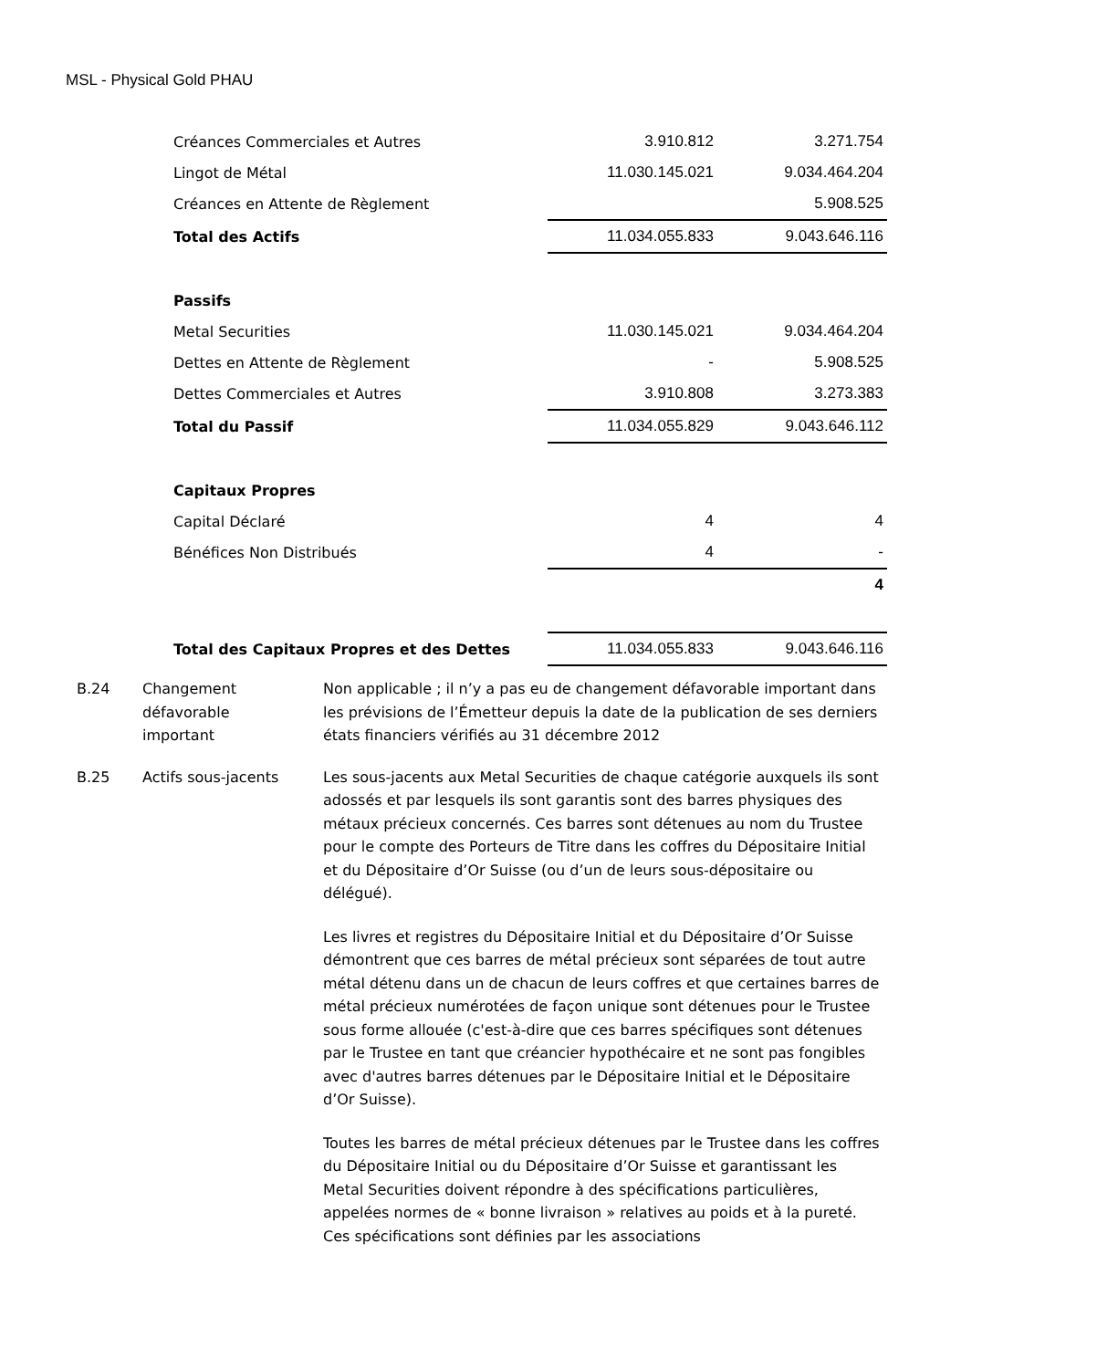MSL - Physical Gold PHAU
| Créances Commerciales et Autres | | 3.910.812 | 3.271.754 |
| Lingot de Métal | | 11.030.145.021 | 9.034.464.204 |
| Créances en Attente de Règlement | | | 5.908.525 |
| Total des Actifs | | 11.034.055.833 | 9.043.646.116 |
| Passifs | | | |
| Metal Securities | | 11.030.145.021 | 9.034.464.204 |
| Dettes en Attente de Règlement | | - | 5.908.525 |
| Dettes Commerciales et Autres | | 3.910.808 | 3.273.383 |
| Total du Passif | | 11.034.055.829 | 9.043.646.112 |
| Capitaux Propres | | | |
| Capital Déclaré | | 4 | 4 |
| Bénéfices Non Distribués | | 4 | - |
| | | | 4 |
| Total des Capitaux Propres et des Dettes | | 11.034.055.833 | 9.043.646.116 |
B.24 Changement
défavorable
important
Non applicable ; il n’y a pas eu de changement défavorable important dans les prévisions de l’Émetteur depuis la date de la publication de ses derniers états financiers vérifiés au 31 décembre 2012
B.25 Actifs sous-jacents Les sous-jacents aux Metal Securities de chaque catégorie auxquels ils sont adossés et par lesquels ils sont garantis sont des barres physiques des métaux précieux concernés. Ces barres sont détenues au nom du Trustee pour le compte des Porteurs de Titre dans les coffres du Dépositaire Initial et du Dépositaire d’Or Suisse (ou d’un de leurs sous-dépositaire ou délégué).
Les livres et registres du Dépositaire Initial et du Dépositaire d’Or Suisse démontrent que ces barres de métal précieux sont séparées de tout autre métal détenu dans un de chacun de leurs coffres et que certaines barres de métal précieux numérotées de façon unique sont détenues pour le Trustee sous forme allouée (c'est-à-dire que ces barres spécifiques sont détenues par le Trustee en tant que créancier hypothécaire et ne sont pas fongibles avec d'autres barres détenues par le Dépositaire Initial et le Dépositaire d’Or Suisse).
Toutes les barres de métal précieux détenues par le Trustee dans les coffres du Dépositaire Initial ou du Dépositaire d’Or Suisse et garantissant les Metal Securities doivent répondre à des spécifications particulières, appelées normes de « bonne livraison » relatives au poids et à la pureté. Ces spécifications sont définies par les associations